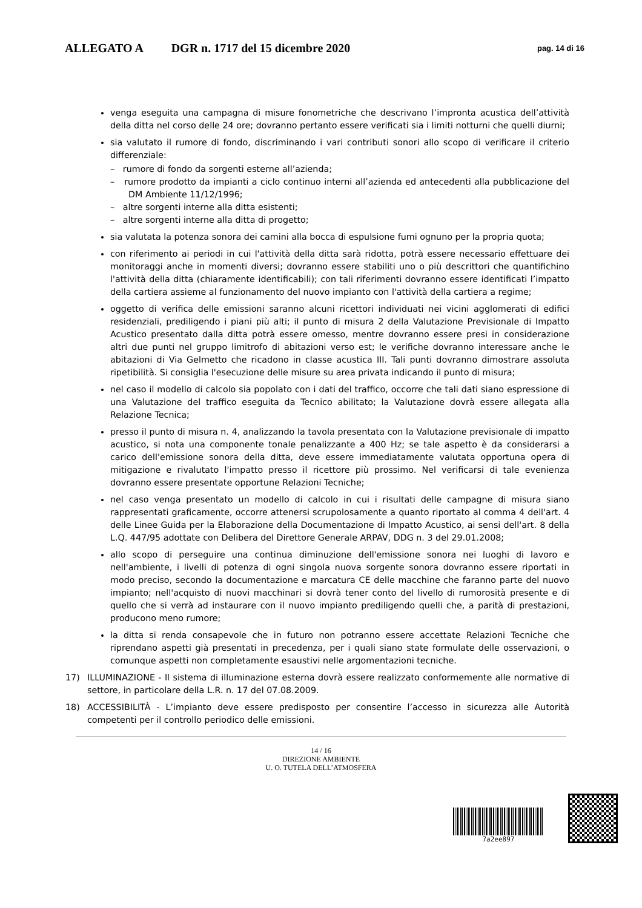ALLEGATO A DGR n. 1717 del 15 dicembre 2020 pag. 14 di 16
venga eseguita una campagna di misure fonometriche che descrivano l’impronta acustica dell’attività della ditta nel corso delle 24 ore; dovranno pertanto essere verificati sia i limiti notturni che quelli diurni;
sia valutato il rumore di fondo, discriminando i vari contributi sonori allo scopo di verificare il criterio differenziale:
– rumore di fondo da sorgenti esterne all’azienda;
– rumore prodotto da impianti a ciclo continuo interni all’azienda ed antecedenti alla pubblicazione del DM Ambiente 11/12/1996;
– altre sorgenti interne alla ditta esistenti;
– altre sorgenti interne alla ditta di progetto;
sia valutata la potenza sonora dei camini alla bocca di espulsione fumi ognuno per la propria quota;
con riferimento ai periodi in cui l'attività della ditta sarà ridotta, potrà essere necessario effettuare dei monitoraggi anche in momenti diversi; dovranno essere stabiliti uno o più descrittori che quantifichino l'attività della ditta (chiaramente identificabili); con tali riferimenti dovranno essere identificati l’impatto della cartiera assieme al funzionamento del nuovo impianto con l'attività della cartiera a regime;
oggetto di verifica delle emissioni saranno alcuni ricettori individuati nei vicini agglomerati di edifici residenziali, prediligendo i piani più alti; il punto di misura 2 della Valutazione Previsionale di Impatto Acustico presentato dalla ditta potrà essere omesso, mentre dovranno essere presi in considerazione altri due punti nel gruppo limitrofo di abitazioni verso est; le verifiche dovranno interessare anche le abitazioni di Via Gelmetto che ricadono in classe acustica III. Tali punti dovranno dimostrare assoluta ripetibilità. Si consiglia l'esecuzione delle misure su area privata indicando il punto di misura;
nel caso il modello di calcolo sia popolato con i dati del traffico, occorre che tali dati siano espressione di una Valutazione del traffico eseguita da Tecnico abilitato; la Valutazione dovrà essere allegata alla Relazione Tecnica;
presso il punto di misura n. 4, analizzando la tavola presentata con la Valutazione previsionale di impatto acustico, si nota una componente tonale penalizzante a 400 Hz; se tale aspetto è da considerarsi a carico dell'emissione sonora della ditta, deve essere immediatamente valutata opportuna opera di mitigazione e rivalutato l'impatto presso il ricettore più prossimo. Nel verificarsi di tale evenienza dovranno essere presentate opportune Relazioni Tecniche;
nel caso venga presentato un modello di calcolo in cui i risultati delle campagne di misura siano rappresentati graficamente, occorre attenersi scrupolosamente a quanto riportato al comma 4 dell'art. 4 delle Linee Guida per la Elaborazione della Documentazione di Impatto Acustico, ai sensi dell'art. 8 della L.Q. 447/95 adottate con Delibera del Direttore Generale ARPAV, DDG n. 3 del 29.01.2008;
allo scopo di perseguire una continua diminuzione dell'emissione sonora nei luoghi di lavoro e nell'ambiente, i livelli di potenza di ogni singola nuova sorgente sonora dovranno essere riportati in modo preciso, secondo la documentazione e marcatura CE delle macchine che faranno parte del nuovo impianto; nell'acquisto di nuovi macchinari si dovrà tener conto del livello di rumorosità presente e di quello che si verrà ad instaurare con il nuovo impianto prediligendo quelli che, a parità di prestazioni, producono meno rumore;
la ditta si renda consapevole che in futuro non potranno essere accettate Relazioni Tecniche che riprendano aspetti già presentati in precedenza, per i quali siano state formulate delle osservazioni, o comunque aspetti non completamente esaustivi nelle argomentazioni tecniche.
17) ILLUMINAZIONE - Il sistema di illuminazione esterna dovrà essere realizzato conformemente alle normative di settore, in particolare della L.R. n. 17 del 07.08.2009.
18) ACCESSIBILITÀ - L’impianto deve essere predisposto per consentire l’accesso in sicurezza alle Autorità competenti per il controllo periodico delle emissioni.
14 / 16
DIREZIONE AMBIENTE
U. O. TUTELA DELL’ATMOSFERA
7a2ee897